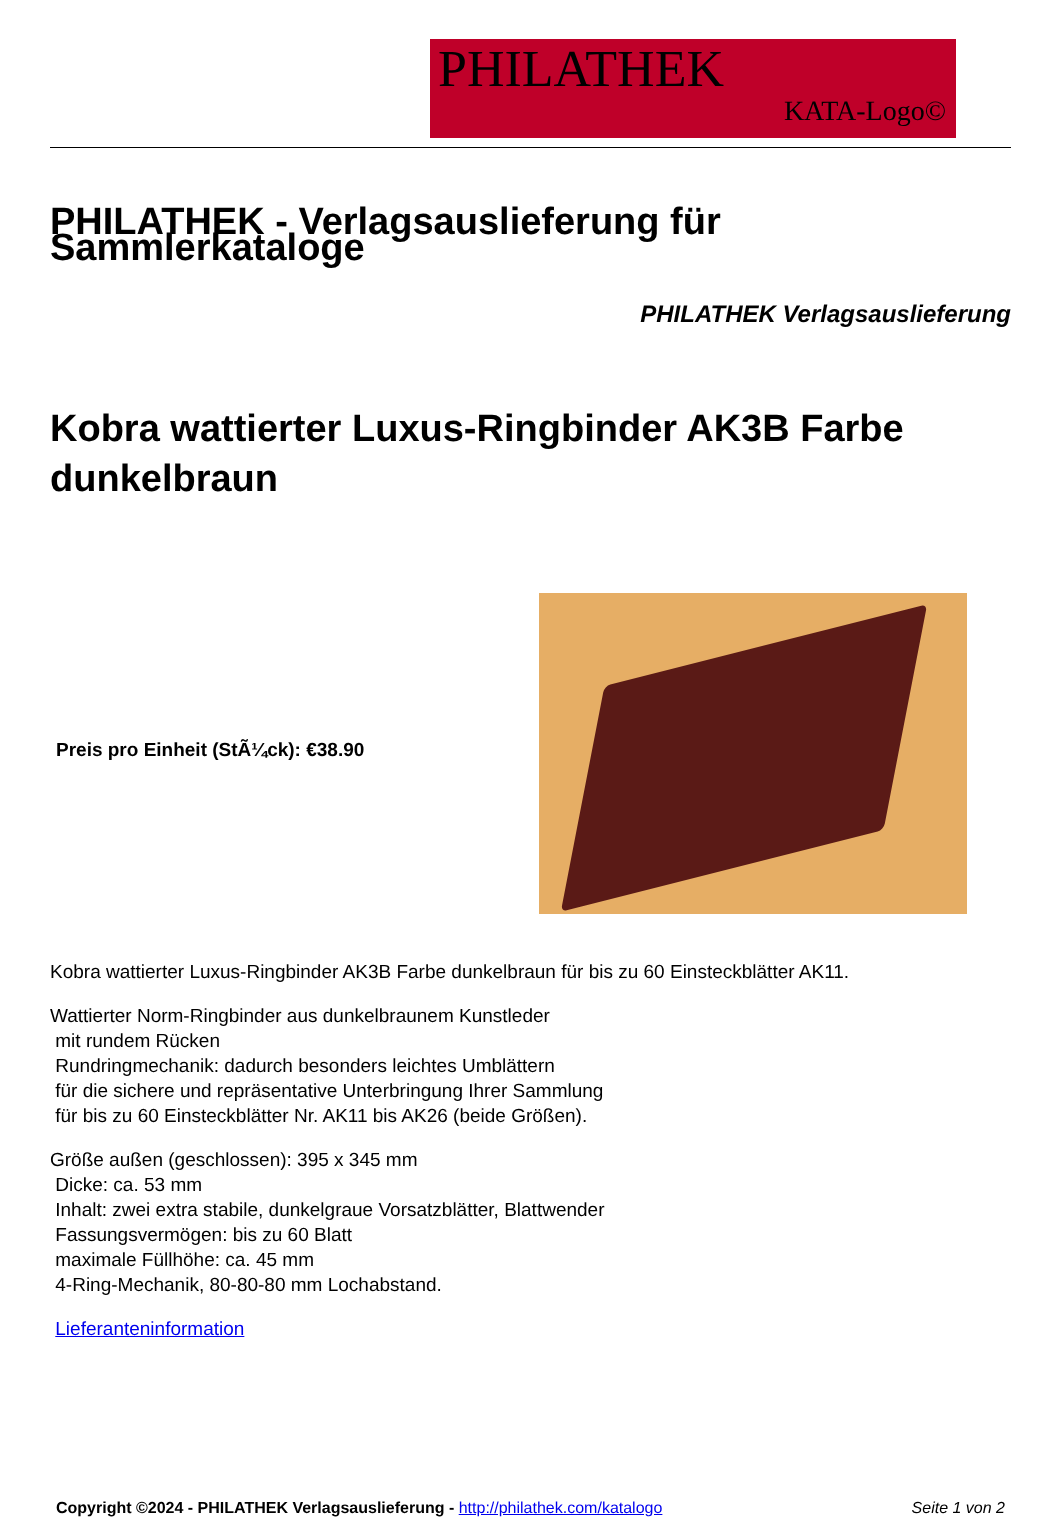PHILATHEK
KATA-Logo©
PHILATHEK - Verlagsauslieferung für Sammlerkataloge
PHILATHEK Verlagsauslieferung
Kobra wattierter Luxus-Ringbinder AK3B Farbe dunkelbraun
Preis pro Einheit (StÃ¼ck): €38.90
Kobra wattierter Luxus-Ringbinder AK3B Farbe dunkelbraun für bis zu 60 Einsteckblätter AK11.
Wattierter Norm-Ringbinder aus dunkelbraunem Kunstleder
mit rundem Rücken
Rundringmechanik: dadurch besonders leichtes Umblättern
für die sichere und repräsentative Unterbringung Ihrer Sammlung
für bis zu 60 Einsteckblätter Nr. AK11 bis AK26 (beide Größen).
Größe außen (geschlossen): 395 x 345 mm
Dicke: ca. 53 mm
Inhalt: zwei extra stabile, dunkelgraue Vorsatzblätter, Blattwender
Fassungsvermögen: bis zu 60 Blatt
maximale Füllhöhe: ca. 45 mm
4-Ring-Mechanik, 80-80-80 mm Lochabstand.
Lieferanteninformation
Copyright ©2024 - PHILATHEK Verlagsauslieferung - http://philathek.com/katalogo Seite 1 von 2